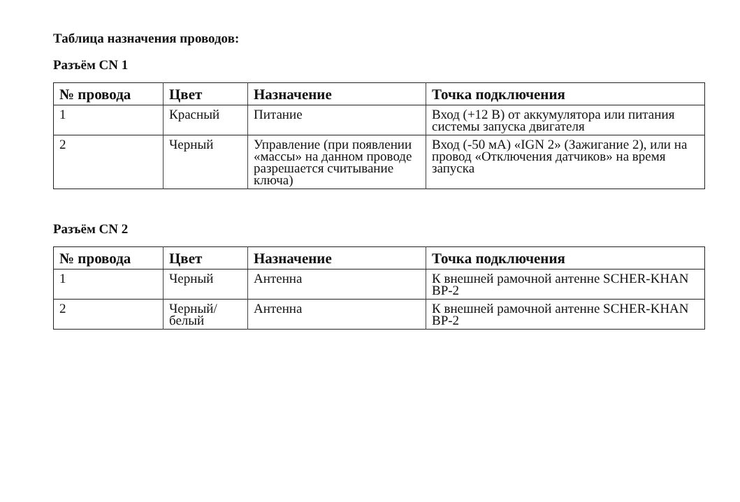Таблица назначения проводов:
Разъём CN 1
| № провода | Цвет | Назначение | Точка подключения |
| --- | --- | --- | --- |
| 1 | Красный | Питание | Вход (+12 В) от аккумулятора или питания системы запуска двигателя |
| 2 | Черный | Управление (при появлении «массы» на данном проводе разрешается считывание ключа) | Вход (-50 мА) «IGN 2» (Зажигание 2), или на провод «Отключения датчиков» на время запуска |
Разъём CN 2
| № провода | Цвет | Назначение | Точка подключения |
| --- | --- | --- | --- |
| 1 | Черный | Антенна | К внешней рамочной антенне SCHER-KHAN BP-2 |
| 2 | Черный/ белый | Антенна | К внешней рамочной антенне SCHER-KHAN BP-2 |